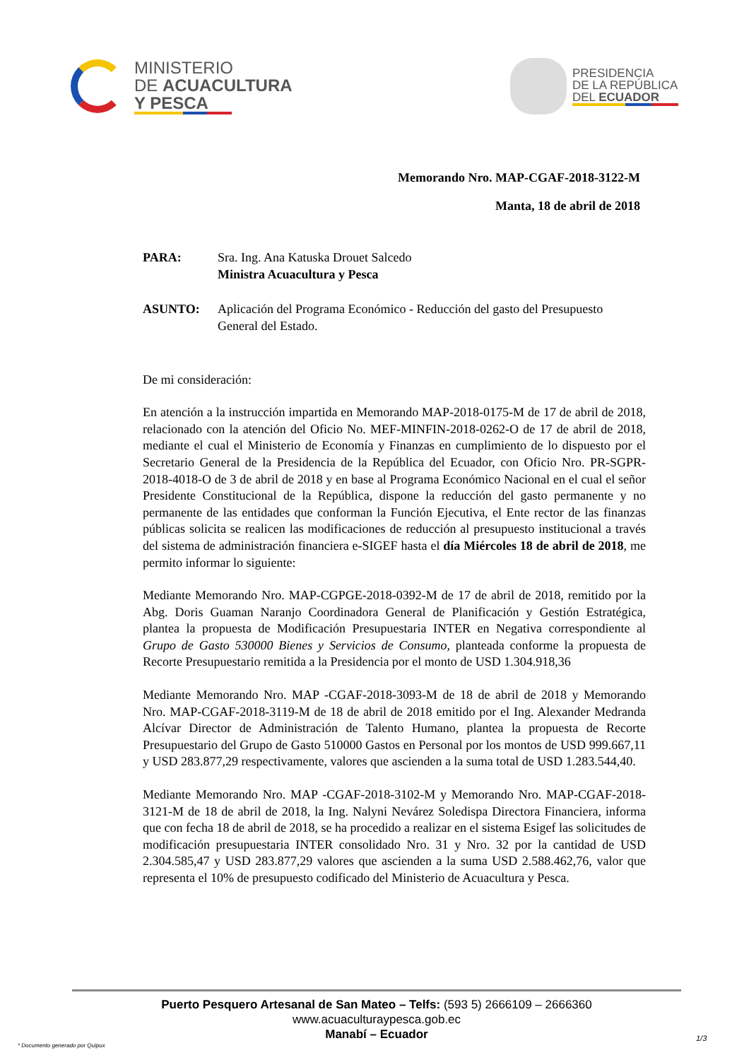MINISTERIO
DE ACUACULTURA
Y PESCA
PRESIDENCIA
DE LA REPÚBLICA
DEL ECUADOR
Memorando Nro. MAP-CGAF-2018-3122-M
Manta, 18 de abril de 2018
| PARA: | Sra. Ing. Ana Katuska Drouet Salcedo Ministra Acuacultura y Pesca |
| ASUNTO: | Aplicación del Programa Económico - Reducción del gasto del Presupuesto General del Estado. |
De mi consideración:
En atención a la instrucción impartida en Memorando MAP-2018-0175-M de 17 de abril de 2018, relacionado con la atención del Oficio No. MEF-MINFIN-2018-0262-O de 17 de abril de 2018, mediante el cual el Ministerio de Economía y Finanzas en cumplimiento de lo dispuesto por el Secretario General de la Presidencia de la República del Ecuador, con Oficio Nro. PR-SGPR-2018-4018-O de 3 de abril de 2018 y en base al Programa Económico Nacional en el cual el señor Presidente Constitucional de la República, dispone la reducción del gasto permanente y no permanente de las entidades que conforman la Función Ejecutiva, el Ente rector de las finanzas públicas solicita se realicen las modificaciones de reducción al presupuesto institucional a través del sistema de administración financiera e-SIGEF hasta el día Miércoles 18 de abril de 2018, me permito informar lo siguiente:
Mediante Memorando Nro. MAP-CGPGE-2018-0392-M de 17 de abril de 2018, remitido por la Abg. Doris Guaman Naranjo Coordinadora General de Planificación y Gestión Estratégica, plantea la propuesta de Modificación Presupuestaria INTER en Negativa correspondiente al Grupo de Gasto 530000 Bienes y Servicios de Consumo, planteada conforme la propuesta de Recorte Presupuestario remitida a la Presidencia por el monto de USD 1.304.918,36
Mediante Memorando Nro. MAP -CGAF-2018-3093-M de 18 de abril de 2018 y Memorando Nro. MAP-CGAF-2018-3119-M de 18 de abril de 2018 emitido por el Ing. Alexander Medranda Alcívar Director de Administración de Talento Humano, plantea la propuesta de Recorte Presupuestario del Grupo de Gasto 510000 Gastos en Personal por los montos de USD 999.667,11 y USD 283.877,29 respectivamente, valores que ascienden a la suma total de USD 1.283.544,40.
Mediante Memorando Nro. MAP -CGAF-2018-3102-M y Memorando Nro. MAP-CGAF-2018-3121-M de 18 de abril de 2018, la Ing. Nalyni Nevárez Soledispa Directora Financiera, informa que con fecha 18 de abril de 2018, se ha procedido a realizar en el sistema Esigef las solicitudes de modificación presupuestaria INTER consolidado Nro. 31 y Nro. 32 por la cantidad de USD 2.304.585,47 y USD 283.877,29 valores que ascienden a la suma USD 2.588.462,76, valor que representa el 10% de presupuesto codificado del Ministerio de Acuacultura y Pesca.
Puerto Pesquero Artesanal de San Mateo – Telfs: (593 5) 2666109 – 2666360
www.acuaculturaypesca.gob.ec
Manabí – Ecuador
* Documento generado por Quipux
1/3